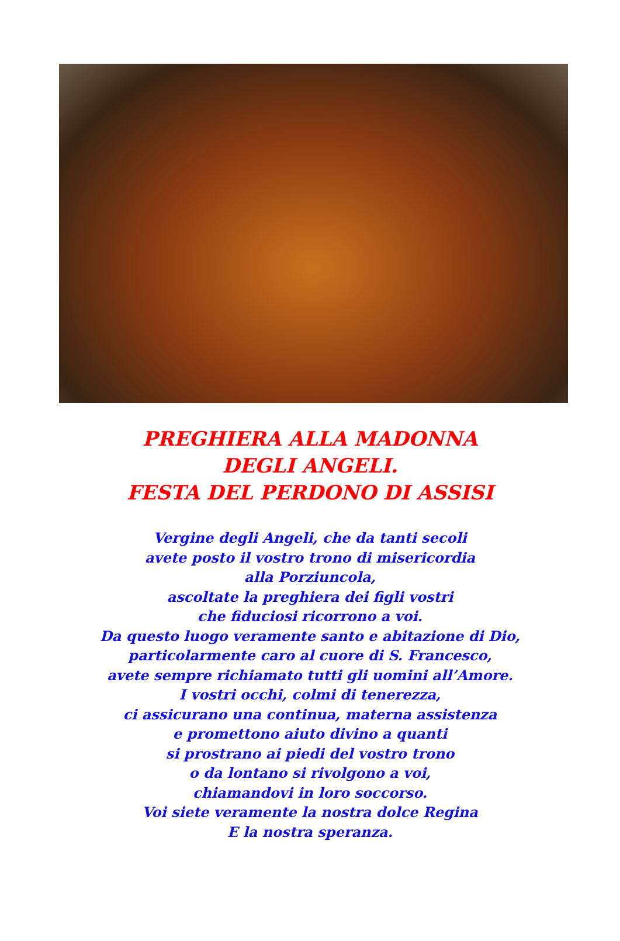PREGHIERA ALLA MADONNA
DEGLI ANGELI.
FESTA DEL PERDONO DI ASSISI
Vergine degli Angeli, che da tanti secoli
avete posto il vostro trono di misericordia
alla Porziuncola,
ascoltate la preghiera dei figli vostri
che fiduciosi ricorrono a voi.
Da questo luogo veramente santo e abitazione di Dio,
particolarmente caro al cuore di S. Francesco,
avete sempre richiamato tutti gli uomini all’Amore.
I vostri occhi, colmi di tenerezza,
ci assicurano una continua, materna assistenza
e promettono aiuto divino a quanti
si prostrano ai piedi del vostro trono
o da lontano si rivolgono a voi,
chiamandovi in loro soccorso.
Voi siete veramente la nostra dolce Regina
E la nostra speranza.